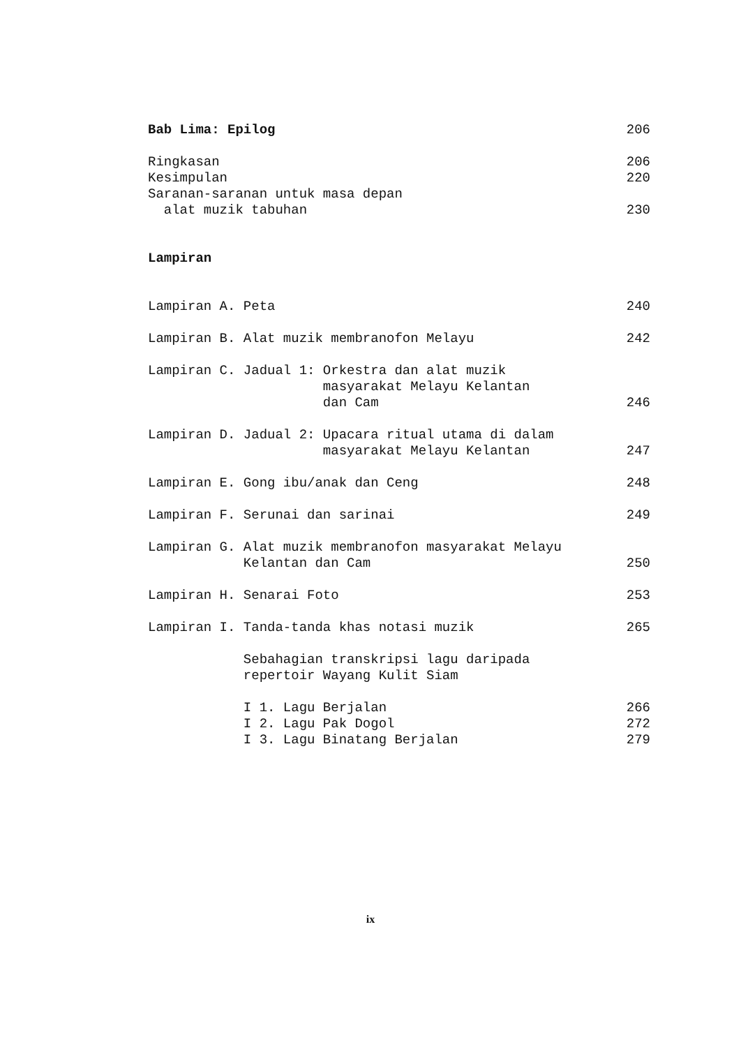Bab Lima: Epilog 206
Ringkasan 206
Kesimpulan 220
Saranan-saranan untuk masa depan
alat muzik tabuhan 230
Lampiran
Lampiran A. Peta 240
Lampiran B. Alat muzik membranofon Melayu 242
Lampiran C. Jadual 1: Orkestra dan alat muzik
masyarakat Melayu Kelantan
dan Cam 246
Lampiran D. Jadual 2: Upacara ritual utama di dalam
masyarakat Melayu Kelantan 247
Lampiran E. Gong ibu/anak dan Ceng 248
Lampiran F. Serunai dan sarinai 249
Lampiran G. Alat muzik membranofon masyarakat Melayu
Kelantan dan Cam 250
Lampiran H. Senarai Foto 253
Lampiran I. Tanda-tanda khas notasi muzik 265
Sebahagian transkripsi lagu daripada
repertoir Wayang Kulit Siam
I 1. Lagu Berjalan 266
I 2. Lagu Pak Dogol 272
I 3. Lagu Binatang Berjalan 279
ix